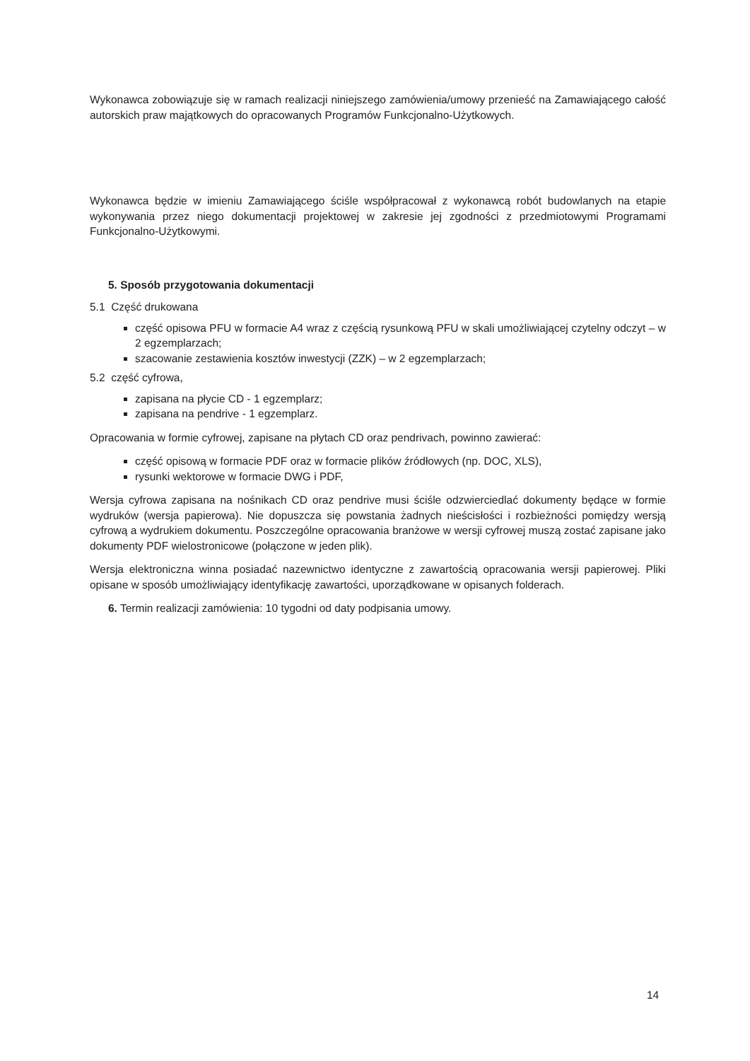Wykonawca zobowiązuje się w ramach realizacji niniejszego zamówienia/umowy przenieść na Zamawiającego całość autorskich praw majątkowych do opracowanych Programów Funkcjonalno-Użytkowych.
Wykonawca będzie w imieniu Zamawiającego ściśle współpracował z wykonawcą robót budowlanych na etapie wykonywania przez niego dokumentacji projektowej w zakresie jej zgodności z przedmiotowymi Programami Funkcjonalno-Użytkowymi.
5. Sposób przygotowania dokumentacji
5.1 Część drukowana
część opisowa PFU w formacie A4 wraz z częścią rysunkową PFU w skali umożliwiającej czytelny odczyt – w 2 egzemplarzach;
szacowanie zestawienia kosztów inwestycji (ZZK) – w 2 egzemplarzach;
5.2 część cyfrowa,
zapisana na płycie CD - 1 egzemplarz;
zapisana na pendrive - 1 egzemplarz.
Opracowania w formie cyfrowej, zapisane na płytach CD oraz pendrivach, powinno zawierać:
część opisową w formacie PDF oraz w formacie plików źródłowych (np. DOC, XLS),
rysunki wektorowe w formacie DWG i PDF,
Wersja cyfrowa zapisana na nośnikach CD oraz pendrive musi ściśle odzwierciedlać dokumenty będące w formie wydruków (wersja papierowa). Nie dopuszcza się powstania żadnych nieścisłości i rozbieżności pomiędzy wersją cyfrową a wydrukiem dokumentu. Poszczególne opracowania branżowe w wersji cyfrowej muszą zostać zapisane jako dokumenty PDF wielostronicowe (połączone w jeden plik).
Wersja elektroniczna winna posiadać nazewnictwo identyczne z zawartością opracowania wersji papierowej. Pliki opisane w sposób umożliwiający identyfikację zawartości, uporządkowane w opisanych folderach.
6. Termin realizacji zamówienia: 10 tygodni od daty podpisania umowy.
14